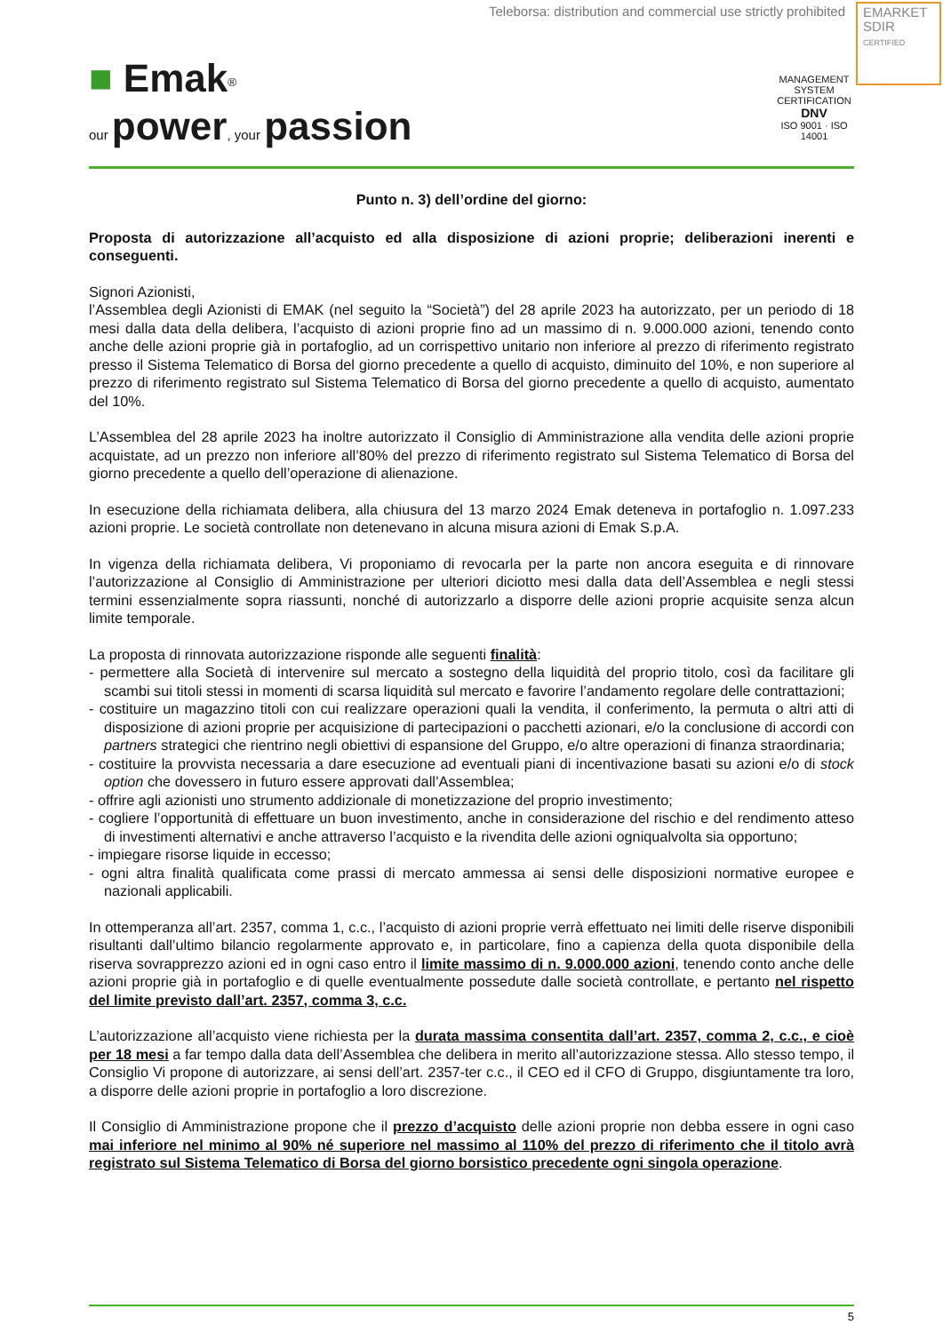Teleborsa: distribution and commercial use strictly prohibited
EMARKET
SDIR
CERTIFIED
■ Emak<sup>®</sup>
our power, your passion
MANAGEMENT SYSTEM CERTIFICATION
DNV
ISO 9001 · ISO 14001
Punto n. 3) dell’ordine del giorno:
Proposta di autorizzazione all’acquisto ed alla disposizione di azioni proprie; deliberazioni inerenti e conseguenti.
Signori Azionisti,
l’Assemblea degli Azionisti di EMAK (nel seguito la “Società”) del 28 aprile 2023 ha autorizzato, per un periodo di 18 mesi dalla data della delibera, l’acquisto di azioni proprie fino ad un massimo di n. 9.000.000 azioni, tenendo conto anche delle azioni proprie già in portafoglio, ad un corrispettivo unitario non inferiore al prezzo di riferimento registrato presso il Sistema Telematico di Borsa del giorno precedente a quello di acquisto, diminuito del 10%, e non superiore al prezzo di riferimento registrato sul Sistema Telematico di Borsa del giorno precedente a quello di acquisto, aumentato del 10%.
L’Assemblea del 28 aprile 2023 ha inoltre autorizzato il Consiglio di Amministrazione alla vendita delle azioni proprie acquistate, ad un prezzo non inferiore all’80% del prezzo di riferimento registrato sul Sistema Telematico di Borsa del giorno precedente a quello dell’operazione di alienazione.
In esecuzione della richiamata delibera, alla chiusura del 13 marzo 2024 Emak deteneva in portafoglio n. 1.097.233 azioni proprie. Le società controllate non detenevano in alcuna misura azioni di Emak S.p.A.
In vigenza della richiamata delibera, Vi proponiamo di revocarla per la parte non ancora eseguita e di rinnovare l’autorizzazione al Consiglio di Amministrazione per ulteriori diciotto mesi dalla data dell’Assemblea e negli stessi termini essenzialmente sopra riassunti, nonché di autorizzarlo a disporre delle azioni proprie acquisite senza alcun limite temporale.
La proposta di rinnovata autorizzazione risponde alle seguenti finalità:
- permettere alla Società di intervenire sul mercato a sostegno della liquidità del proprio titolo, così da facilitare gli scambi sui titoli stessi in momenti di scarsa liquidità sul mercato e favorire l’andamento regolare delle contrattazioni;
- costituire un magazzino titoli con cui realizzare operazioni quali la vendita, il conferimento, la permuta o altri atti di disposizione di azioni proprie per acquisizione di partecipazioni o pacchetti azionari, e/o la conclusione di accordi con partners strategici che rientrino negli obiettivi di espansione del Gruppo, e/o altre operazioni di finanza straordinaria;
- costituire la provvista necessaria a dare esecuzione ad eventuali piani di incentivazione basati su azioni e/o di stock option che dovessero in futuro essere approvati dall’Assemblea;
- offrire agli azionisti uno strumento addizionale di monetizzazione del proprio investimento;
- cogliere l’opportunità di effettuare un buon investimento, anche in considerazione del rischio e del rendimento atteso di investimenti alternativi e anche attraverso l’acquisto e la rivendita delle azioni ogniqualvolta sia opportuno;
- impiegare risorse liquide in eccesso;
- ogni altra finalità qualificata come prassi di mercato ammessa ai sensi delle disposizioni normative europee e nazionali applicabili.
In ottemperanza all’art. 2357, comma 1, c.c., l’acquisto di azioni proprie verrà effettuato nei limiti delle riserve disponibili risultanti dall’ultimo bilancio regolarmente approvato e, in particolare, fino a capienza della quota disponibile della riserva sovrapprezzo azioni ed in ogni caso entro il limite massimo di n. 9.000.000 azioni, tenendo conto anche delle azioni proprie già in portafoglio e di quelle eventualmente possedute dalle società controllate, e pertanto nel rispetto del limite previsto dall’art. 2357, comma 3, c.c.
L’autorizzazione all’acquisto viene richiesta per la durata massima consentita dall’art. 2357, comma 2, c.c., e cioè per 18 mesi a far tempo dalla data dell’Assemblea che delibera in merito all’autorizzazione stessa. Allo stesso tempo, il Consiglio Vi propone di autorizzare, ai sensi dell’art. 2357-ter c.c., il CEO ed il CFO di Gruppo, disgiuntamente tra loro, a disporre delle azioni proprie in portafoglio a loro discrezione.
Il Consiglio di Amministrazione propone che il prezzo d’acquisto delle azioni proprie non debba essere in ogni caso mai inferiore nel minimo al 90% né superiore nel massimo al 110% del prezzo di riferimento che il titolo avrà registrato sul Sistema Telematico di Borsa del giorno borsistico precedente ogni singola operazione.
5